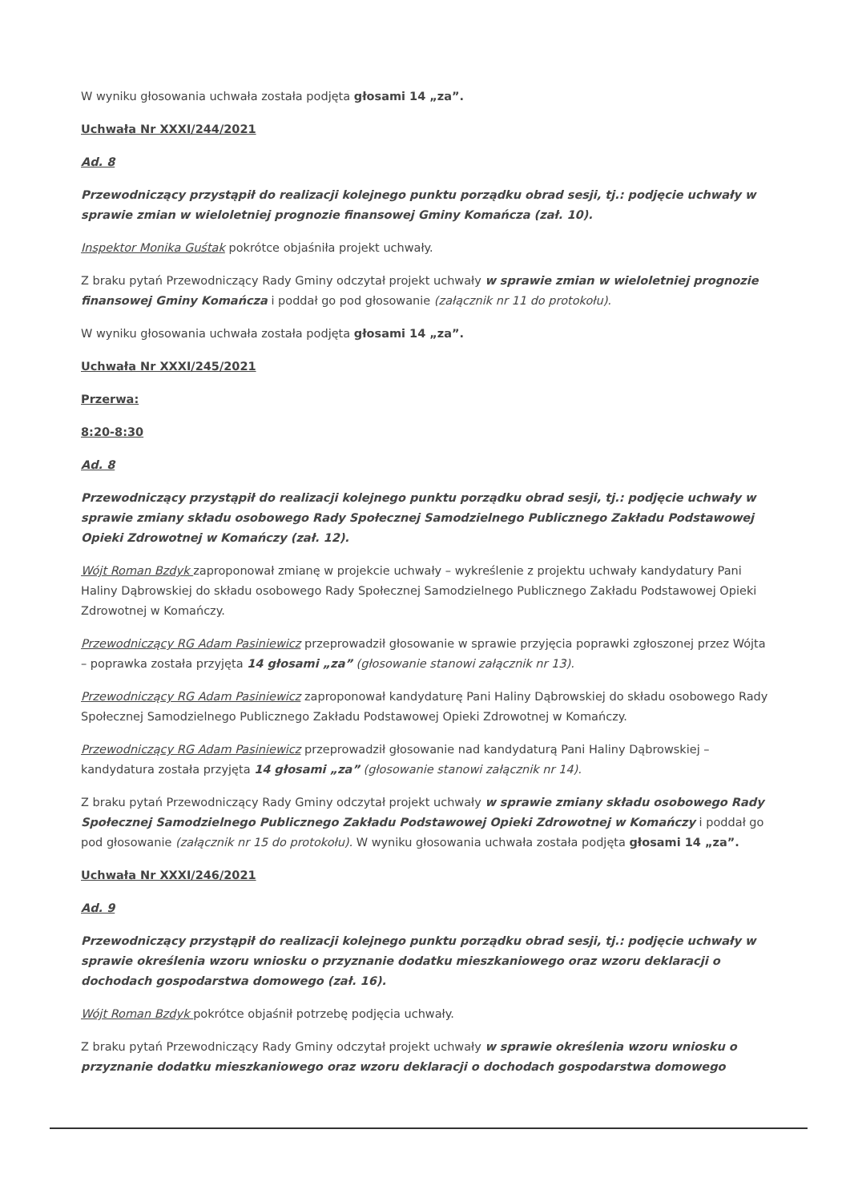W wyniku głosowania uchwała została podjęta głosami 14 „za”.
Uchwała Nr XXXI/244/2021
Ad. 8
Przewodniczący przystąpił do realizacji kolejnego punktu porządku obrad sesji, tj.: podjęcie uchwały w sprawie zmian w wieloletniej prognozie finansowej Gminy Komańcza (zał. 10).
Inspektor Monika Guśtak pokrótce objaśniła projekt uchwały.
Z braku pytań Przewodniczący Rady Gminy odczytał projekt uchwały w sprawie zmian w wieloletniej prognozie finansowej Gminy Komańcza i poddał go pod głosowanie (załącznik nr 11 do protokołu).
W wyniku głosowania uchwała została podjęta głosami 14 „za”.
Uchwała Nr XXXI/245/2021
Przerwa:
8:20-8:30
Ad. 8
Przewodniczący przystąpił do realizacji kolejnego punktu porządku obrad sesji, tj.: podjęcie uchwały w sprawie zmiany składu osobowego Rady Społecznej Samodzielnego Publicznego Zakładu Podstawowej Opieki Zdrowotnej w Komańczy (zał. 12).
Wójt Roman Bzdyk zaproponował zmianę w projekcie uchwały – wykreślenie z projektu uchwały kandydatury Pani Haliny Dąbrowskiej do składu osobowego Rady Społecznej Samodzielnego Publicznego Zakładu Podstawowej Opieki Zdrowotnej w Komańczy.
Przewodniczący RG Adam Pasiniewicz przeprowadził głosowanie w sprawie przyjęcia poprawki zgłoszonej przez Wójta – poprawka została przyjęta 14 głosami „za” (głosowanie stanowi załącznik nr 13).
Przewodniczący RG Adam Pasiniewicz zaproponował kandydaturę Pani Haliny Dąbrowskiej do składu osobowego Rady Społecznej Samodzielnego Publicznego Zakładu Podstawowej Opieki Zdrowotnej w Komańczy.
Przewodniczący RG Adam Pasiniewicz przeprowadził głosowanie nad kandydaturą Pani Haliny Dąbrowskiej – kandydatura została przyjęta 14 głosami „za” (głosowanie stanowi załącznik nr 14).
Z braku pytań Przewodniczący Rady Gminy odczytał projekt uchwały w sprawie zmiany składu osobowego Rady Społecznej Samodzielnego Publicznego Zakładu Podstawowej Opieki Zdrowotnej w Komańczy i poddał go pod głosowanie (załącznik nr 15 do protokołu). W wyniku głosowania uchwała została podjęta głosami 14 „za”.
Uchwała Nr XXXI/246/2021
Ad. 9
Przewodniczący przystąpił do realizacji kolejnego punktu porządku obrad sesji, tj.: podjęcie uchwały w sprawie określenia wzoru wniosku o przyznanie dodatku mieszkaniowego oraz wzoru deklaracji o dochodach gospodarstwa domowego (zał. 16).
Wójt Roman Bzdyk pokrótce objaśnił potrzebę podjęcia uchwały.
Z braku pytań Przewodniczący Rady Gminy odczytał projekt uchwały w sprawie określenia wzoru wniosku o przyznanie dodatku mieszkaniowego oraz wzoru deklaracji o dochodach gospodarstwa domowego